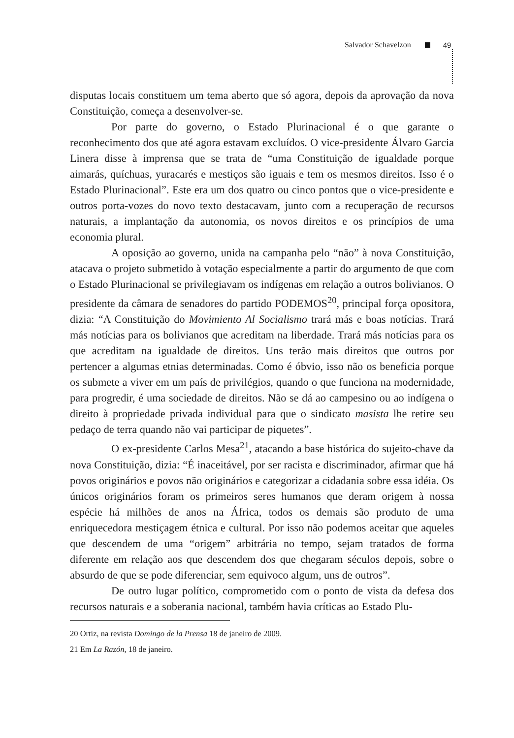Salvador Schavelzon 49
disputas locais constituem um tema aberto que só agora, depois da aprovação da nova Constituição, começa a desenvolver-se.
Por parte do governo, o Estado Plurinacional é o que garante o reconhecimento dos que até agora estavam excluídos. O vice-presidente Álvaro Garcia Linera disse à imprensa que se trata de “uma Constituição de igualdade porque aimarás, quíchuas, yuracarés e mestiços são iguais e tem os mesmos direitos. Isso é o Estado Plurinacional”. Este era um dos quatro ou cinco pontos que o vice-presidente e outros porta-vozes do novo texto destacavam, junto com a recuperação de recursos naturais, a implantação da autonomia, os novos direitos e os princípios de uma economia plural.
A oposição ao governo, unida na campanha pelo “não” à nova Constituição, atacava o projeto submetido à votação especialmente a partir do argumento de que com o Estado Plurinacional se privilegiavam os indígenas em relação a outros bolivianos. O presidente da câmara de senadores do partido PODEMOS<sup>20</sup>, principal força opositora, dizia: “A Constituição do Movimiento Al Socialismo trará más e boas notícias. Trará más notícias para os bolivianos que acreditam na liberdade. Trará más notícias para os que acreditam na igualdade de direitos. Uns terão mais direitos que outros por pertencer a algumas etnias determinadas. Como é óbvio, isso não os beneficia porque os submete a viver em um país de privilégios, quando o que funciona na modernidade, para progredir, é uma sociedade de direitos. Não se dá ao campesino ou ao indígena o direito à propriedade privada individual para que o sindicato masista lhe retire seu pedaço de terra quando não vai participar de piquetes”.
O ex-presidente Carlos Mesa<sup>21</sup>, atacando a base histórica do sujeito-chave da nova Constituição, dizia: “É inaceitável, por ser racista e discriminador, afirmar que há povos originários e povos não originários e categorizar a cidadania sobre essa idéia. Os únicos originários foram os primeiros seres humanos que deram origem à nossa espécie há milhões de anos na África, todos os demais são produto de uma enriquecedora mestiçagem étnica e cultural. Por isso não podemos aceitar que aqueles que descendem de uma “origem” arbitrária no tempo, sejam tratados de forma diferente em relação aos que descendem dos que chegaram séculos depois, sobre o absurdo de que se pode diferenciar, sem equivoco algum, uns de outros”.
De outro lugar político, comprometido com o ponto de vista da defesa dos recursos naturais e a soberania nacional, também havia críticas ao Estado Plu-
20 Ortiz, na revista Domingo de la Prensa 18 de janeiro de 2009.
21 Em La Razón, 18 de janeiro.